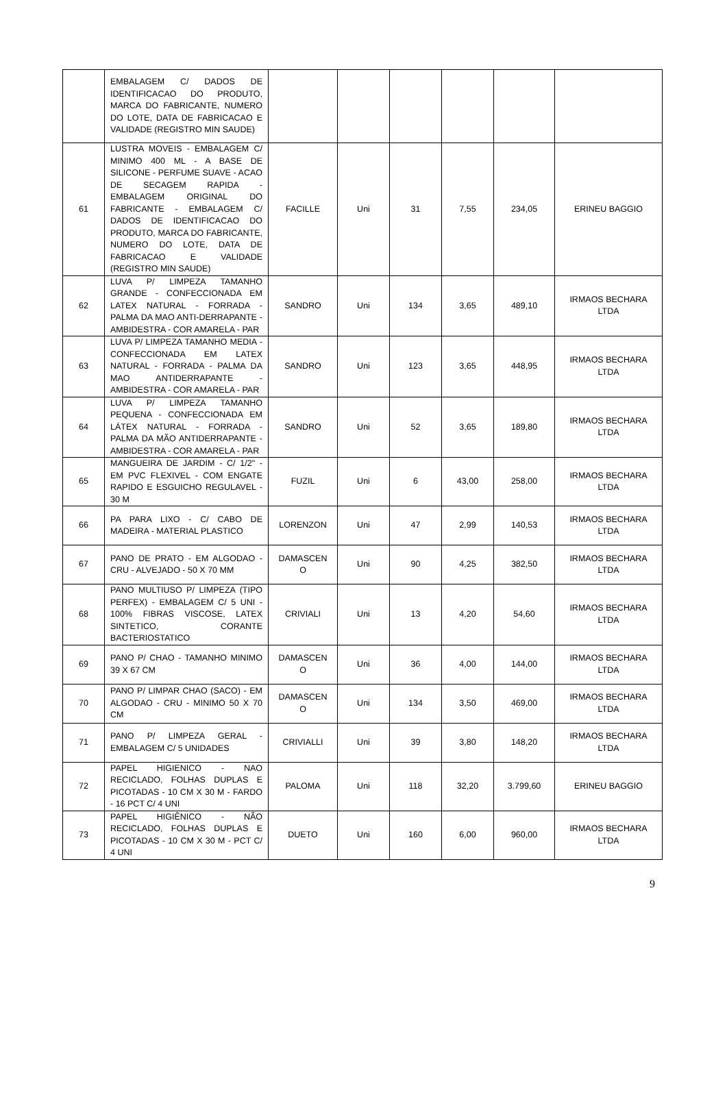| | EMBALAGEM C/ DADOS DE IDENTIFICACAO DO PRODUTO, MARCA DO FABRICANTE, NUMERO DO LOTE, DATA DE FABRICACAO E VALIDADE (REGISTRO MIN SAUDE) | | | | | | |
| 61 | LUSTRA MOVEIS - EMBALAGEM C/ MINIMO 400 ML - A BASE DE SILICONE - PERFUME SUAVE - ACAO DE SECAGEM RAPIDA - EMBALAGEM ORIGINAL DO FABRICANTE - EMBALAGEM C/ DADOS DE IDENTIFICACAO DO PRODUTO, MARCA DO FABRICANTE, NUMERO DO LOTE, DATA DE FABRICACAO E VALIDADE (REGISTRO MIN SAUDE) | FACILLE | Uni | 31 | 7,55 | 234,05 | ERINEU BAGGIO |
| 62 | LUVA P/ LIMPEZA TAMANHO GRANDE - CONFECCIONADA EM LATEX NATURAL - FORRADA - PALMA DA MAO ANTI-DERRAPANTE - AMBIDESTRA - COR AMARELA - PAR | SANDRO | Uni | 134 | 3,65 | 489,10 | IRMAOS BECHARA LTDA |
| 63 | LUVA P/ LIMPEZA TAMANHO MEDIA - CONFECCIONADA EM LATEX NATURAL - FORRADA - PALMA DA MAO ANTIDERRAPANTE - AMBIDESTRA - COR AMARELA - PAR | SANDRO | Uni | 123 | 3,65 | 448,95 | IRMAOS BECHARA LTDA |
| 64 | LUVA P/ LIMPEZA TAMANHO PEQUENA - CONFECCIONADA EM LÁTEX NATURAL - FORRADA - PALMA DA MÃO ANTIDERRAPANTE - AMBIDESTRA - COR AMARELA - PAR | SANDRO | Uni | 52 | 3,65 | 189,80 | IRMAOS BECHARA LTDA |
| 65 | MANGUEIRA DE JARDIM - C/ 1/2" - EM PVC FLEXIVEL - COM ENGATE RAPIDO E ESGUICHO REGULAVEL - 30 M | FUZIL | Uni | 6 | 43,00 | 258,00 | IRMAOS BECHARA LTDA |
| 66 | PA PARA LIXO - C/ CABO DE MADEIRA - MATERIAL PLASTICO | LORENZON | Uni | 47 | 2,99 | 140,53 | IRMAOS BECHARA LTDA |
| 67 | PANO DE PRATO - EM ALGODAO - CRU - ALVEJADO - 50 X 70 MM | DAMASCEN O | Uni | 90 | 4,25 | 382,50 | IRMAOS BECHARA LTDA |
| 68 | PANO MULTIUSO P/ LIMPEZA (TIPO PERFEX) - EMBALAGEM C/ 5 UNI - 100% FIBRAS VISCOSE, LATEX SINTETICO, CORANTE BACTERIOSTATICO | CRIVIALI | Uni | 13 | 4,20 | 54,60 | IRMAOS BECHARA LTDA |
| 69 | PANO P/ CHAO - TAMANHO MINIMO 39 X 67 CM | DAMASCEN O | Uni | 36 | 4,00 | 144,00 | IRMAOS BECHARA LTDA |
| 70 | PANO P/ LIMPAR CHAO (SACO) - EM ALGODAO - CRU - MINIMO 50 X 70 CM | DAMASCEN O | Uni | 134 | 3,50 | 469,00 | IRMAOS BECHARA LTDA |
| 71 | PANO P/ LIMPEZA GERAL - EMBALAGEM C/ 5 UNIDADES | CRIVIALLI | Uni | 39 | 3,80 | 148,20 | IRMAOS BECHARA LTDA |
| 72 | PAPEL HIGIENICO - NAO RECICLADO, FOLHAS DUPLAS E PICOTADAS - 10 CM X 30 M - FARDO - 16 PCT C/ 4 UNI | PALOMA | Uni | 118 | 32,20 | 3.799,60 | ERINEU BAGGIO |
| 73 | PAPEL HIGIÊNICO - NÃO RECICLADO, FOLHAS DUPLAS E PICOTADAS - 10 CM X 30 M - PCT C/ 4 UNI | DUETO | Uni | 160 | 6,00 | 960,00 | IRMAOS BECHARA LTDA |
9